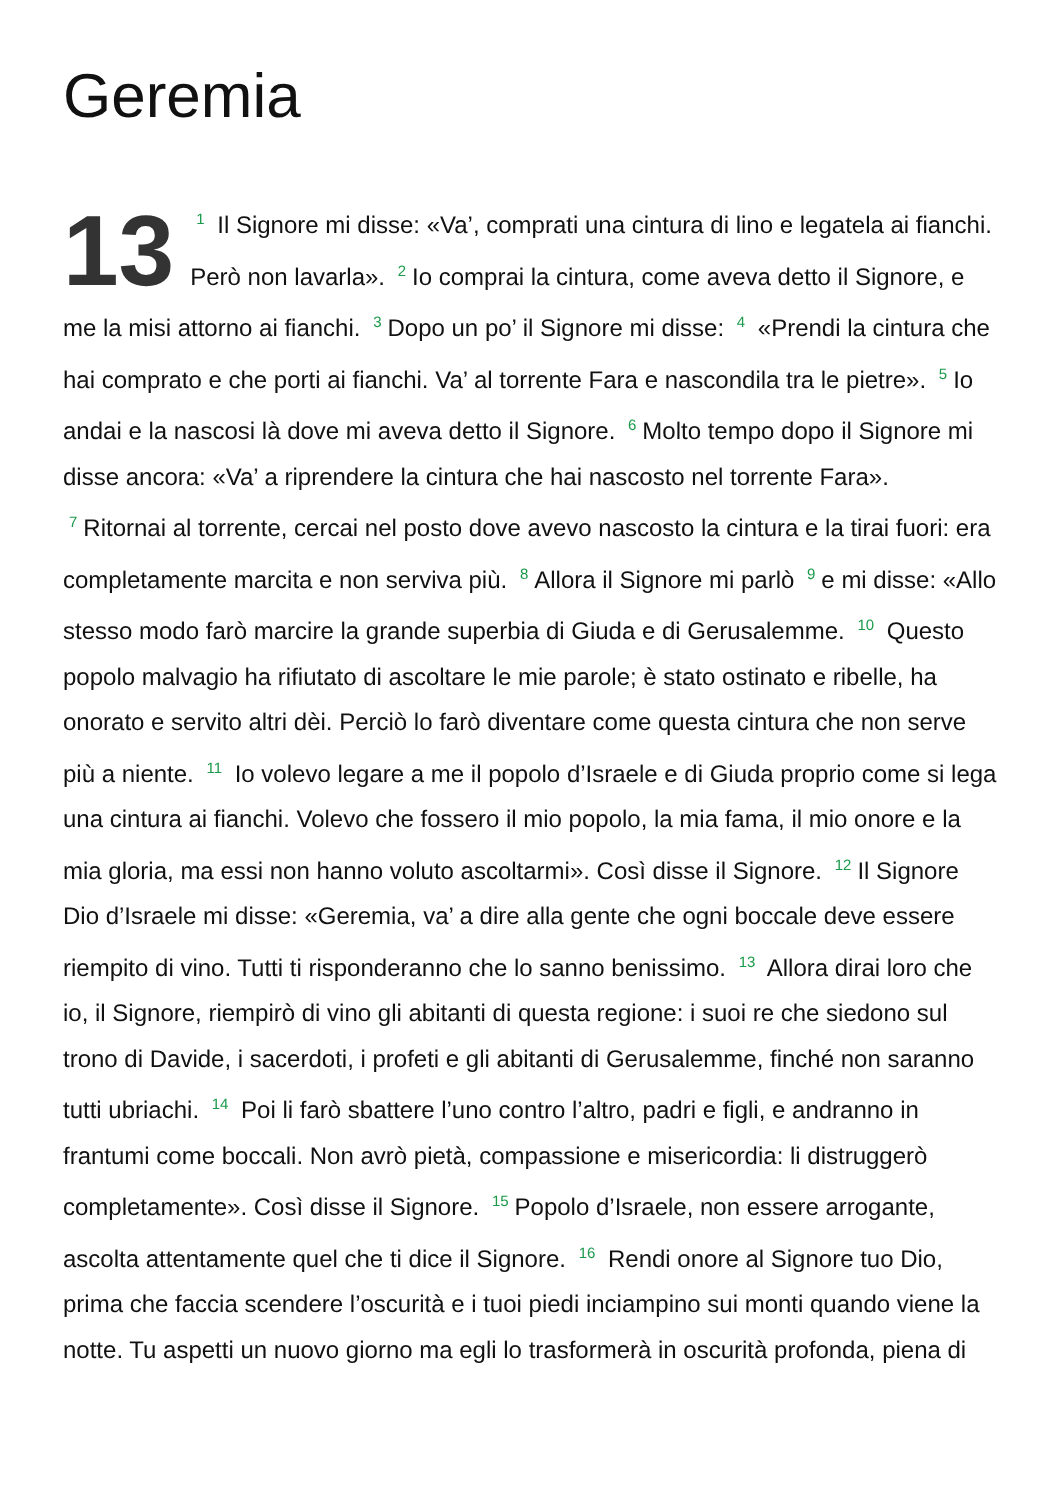Geremia
13 1 Il Signore mi disse: «Va’, comprati una cintura di lino e legatela ai fianchi. Però non lavarla». 2 Io comprai la cintura, come aveva detto il Signore, e me la misi attorno ai fianchi. 3 Dopo un po’ il Signore mi disse: 4 «Prendi la cintura che hai comprato e che porti ai fianchi. Va’ al torrente Fara e nascondila tra le pietre». 5 Io andai e la nascosi là dove mi aveva detto il Signore. 6 Molto tempo dopo il Signore mi disse ancora: «Va’ a riprendere la cintura che hai nascosto nel torrente Fara». 7 Ritornai al torrente, cercai nel posto dove avevo nascosto la cintura e la tirai fuori: era completamente marcita e non serviva più. 8 Allora il Signore mi parlò 9 e mi disse: «Allo stesso modo farò marcire la grande superbia di Giuda e di Gerusalemme. 10 Questo popolo malvagio ha rifiutato di ascoltare le mie parole; è stato ostinato e ribelle, ha onorato e servito altri dèi. Perciò lo farò diventare come questa cintura che non serve più a niente. 11 Io volevo legare a me il popolo d’Israele e di Giuda proprio come si lega una cintura ai fianchi. Volevo che fossero il mio popolo, la mia fama, il mio onore e la mia gloria, ma essi non hanno voluto ascoltarmi». Così disse il Signore. 12 Il Signore Dio d’Israele mi disse: «Geremia, va’ a dire alla gente che ogni boccale deve essere riempito di vino. Tutti ti risponderanno che lo sanno benissimo. 13 Allora dirai loro che io, il Signore, riempirò di vino gli abitanti di questa regione: i suoi re che siedono sul trono di Davide, i sacerdoti, i profeti e gli abitanti di Gerusalemme, finché non saranno tutti ubriachi. 14 Poi li farò sbattere l’uno contro l’altro, padri e figli, e andranno in frantumi come boccali. Non avrò pietà, compassione e misericordia: li distruggerò completamente». Così disse il Signore. 15 Popolo d’Israele, non essere arrogante, ascolta attentamente quel che ti dice il Signore. 16 Rendi onore al Signore tuo Dio, prima che faccia scendere l’oscurità e i tuoi piedi inciampino sui monti quando viene la notte. Tu aspetti un nuovo giorno ma egli lo trasformerà in oscurità profonda, piena di